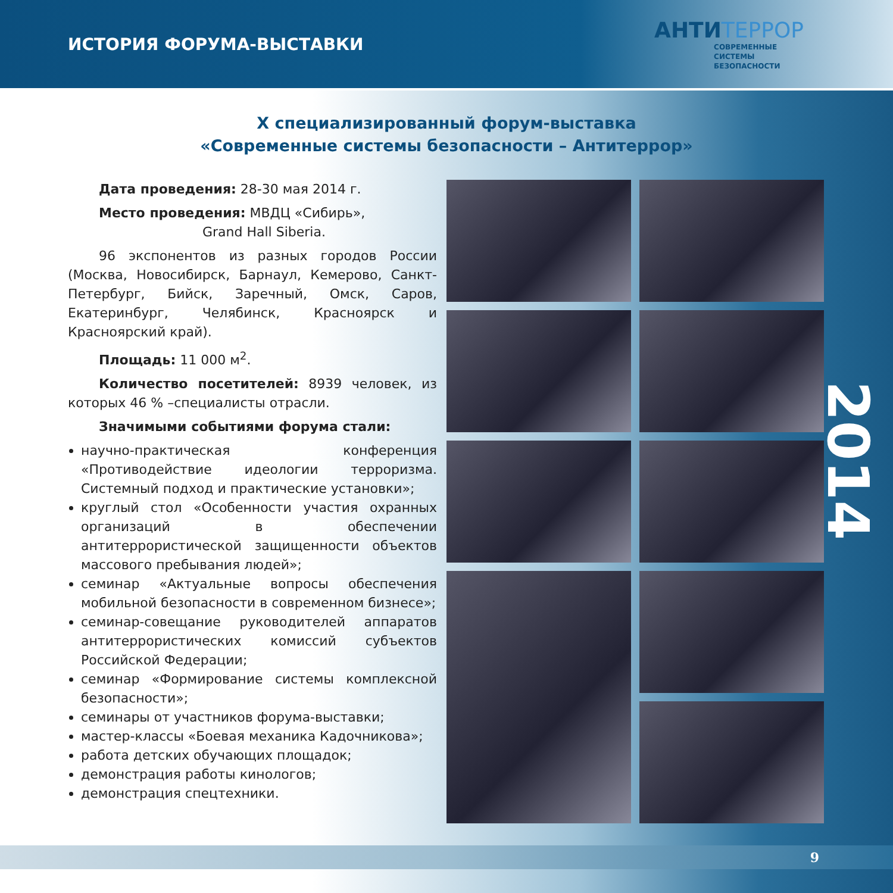ИСТОРИЯ ФОРУМА-ВЫСТАВКИ
АНТИТЕРРОР
СОВРЕМЕННЫЕ
СИСТЕМЫ
БЕЗОПАСНОСТИ
Х специализированный форум-выставка
«Современные системы безопасности – Антитеррор»
Дата проведения: 28-30 мая 2014 г.
Место проведения: МВДЦ «Сибирь»,
Grand Hall Siberia.
96 экспонентов из разных городов России (Москва, Новосибирск, Барнаул, Кемерово, Санкт-Петербург, Бийск, Заречный, Омск, Саров, Екатеринбург, Челябинск, Красноярск и Красноярский край).
Площадь: 11 000 м<sup>2</sup>.
Количество посетителей: 8939 человек, из которых 46 % –специалисты отрасли.
Значимыми событиями форума стали:
научно-практическая конференция «Противодействие идеологии терроризма. Системный подход и практические установки»;
круглый стол «Особенности участия охранных организаций в обеспечении антитеррористической защищенности объектов массового пребывания людей»;
семинар «Актуальные вопросы обеспечения мобильной безопасности в современном бизнесе»;
семинар-совещание руководителей аппаратов антитеррористических комиссий субъектов Российской Федерации;
семинар «Формирование системы комплексной безопасности»;
семинары от участников форума-выставки;
мастер-классы «Боевая механика Кадочникова»;
работа детских обучающих площадок;
демонстрация работы кинологов;
демонстрация спецтехники.
2014
9